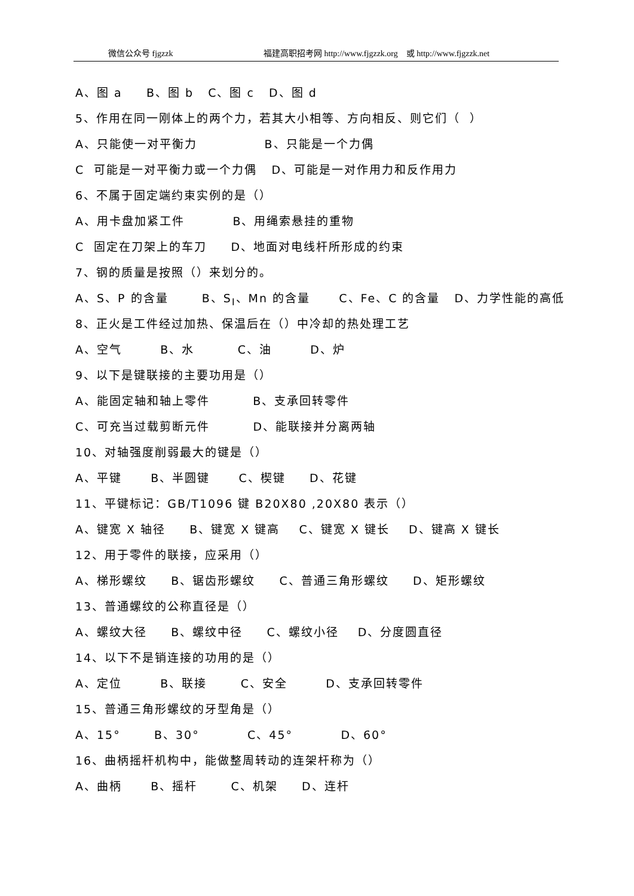微信公众号 fjgzzk 福建高职招考网 http://www.fjgzzk.org　或 http://www.fjgzzk.net
A、图 a B、图 b C、图 c D、图 d
5、作用在同一刚体上的两个力，若其大小相等、方向相反、则它们（ ）
A、只能使一对平衡力 B、只能是一个力偶
C 可能是一对平衡力或一个力偶 D、可能是一对作用力和反作用力
6、不属于固定端约束实例的是（）
A、用卡盘加紧工件 B、用绳索悬挂的重物
C 固定在刀架上的车刀 D、地面对电线杆所形成的约束
7、钢的质量是按照（）来划分的。
A、S、P 的含量 B、S<sub>I</sub>、Mn 的含量 C、Fe、C 的含量 D、力学性能的高低
8、正火是工件经过加热、保温后在（）中冷却的热处理工艺
A、空气 B、水 C、油 D、炉
9、以下是键联接的主要功用是（）
A、能固定轴和轴上零件 B、支承回转零件
C、可充当过载剪断元件 D、能联接并分离两轴
10、对轴强度削弱最大的键是（）
A、平键 B、半圆键 C、楔键 D、花键
11、平键标记：GB/T1096 键 B20X80 ,20X80 表示（）
A、键宽 X 轴径 B、键宽 X 键高 C、键宽 X 键长 D、键高 X 键长
12、用于零件的联接，应采用（）
A、梯形螺纹 B、锯齿形螺纹 C、普通三角形螺纹 D、矩形螺纹
13、普通螺纹的公称直径是（）
A、螺纹大径 B、螺纹中径 C、螺纹小径 D、分度圆直径
14、以下不是销连接的功用的是（）
A、定位 B、联接 C、安全 D、支承回转零件
15、普通三角形螺纹的牙型角是（）
A、15° B、30° C、45° D、60°
16、曲柄摇杆机构中，能做整周转动的连架杆称为（）
A、曲柄 B、摇杆 C、机架 D、连杆